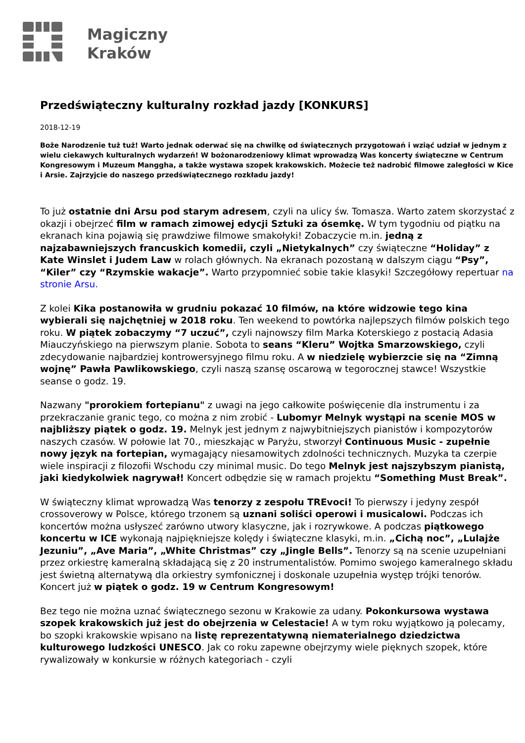Magiczny
Kraków
Przedświąteczny kulturalny rozkład jazdy [KONKURS]
2018-12-19
Boże Narodzenie tuż tuż! Warto jednak oderwać się na chwilkę od świątecznych przygotowań i wziąć udział w jednym z wielu ciekawych kulturalnych wydarzeń! W bożonarodzeniowy klimat wprowadzą Was koncerty świąteczne w Centrum Kongresowym i Muzeum Manggha, a także wystawa szopek krakowskich. Możecie też nadrobić filmowe zaległości w Kice i Arsie. Zajrzyjcie do naszego przedświątecznego rozkładu jazdy!
To już ostatnie dni Arsu pod starym adresem, czyli na ulicy św. Tomasza. Warto zatem skorzystać z okazji i obejrzeć film w ramach zimowej edycji Sztuki za ósemkę. W tym tygodniu od piątku na ekranach kina pojawią się prawdziwe filmowe smakołyki! Zobaczycie m.in. jedną z najzabawniejszych francuskich komedii, czyli „Nietykalnych” czy świąteczne “Holiday” z Kate Winslet i Judem Law w rolach głównych. Na ekranach pozostaną w dalszym ciągu “Psy”, “Kiler” czy “Rzymskie wakacje”. Warto przypomnieć sobie takie klasyki! Szczegółowy repertuar na stronie Arsu.
Z kolei Kika postanowiła w grudniu pokazać 10 filmów, na które widzowie tego kina wybierali się najchętniej w 2018 roku. Ten weekend to powtórka najlepszych filmów polskich tego roku. W piątek zobaczymy “7 uczuć”, czyli najnowszy film Marka Koterskiego z postacią Adasia Miauczyńskiego na pierwszym planie. Sobota to seans “Kleru” Wojtka Smarzowskiego, czyli zdecydowanie najbardziej kontrowersyjnego filmu roku. A w niedzielę wybierzcie się na “Zimną wojnę” Pawła Pawlikowskiego, czyli naszą szansę oscarową w tegorocznej stawce! Wszystkie seanse o godz. 19.
Nazwany "prorokiem fortepianu" z uwagi na jego całkowite poświęcenie dla instrumentu i za przekraczanie granic tego, co można z nim zrobić - Lubomyr Melnyk wystąpi na scenie MOS w najbliższy piątek o godz. 19. Melnyk jest jednym z najwybitniejszych pianistów i kompozytorów naszych czasów. W połowie lat 70., mieszkając w Paryżu, stworzył Continuous Music - zupełnie nowy język na fortepian, wymagający niesamowitych zdolności technicznych. Muzyka ta czerpie wiele inspiracji z filozofii Wschodu czy minimal music. Do tego Melnyk jest najszybszym pianistą, jaki kiedykolwiek nagrywał! Koncert odbędzie się w ramach projektu “Something Must Break”.
W świąteczny klimat wprowadzą Was tenorzy z zespołu TREvoci! To pierwszy i jedyny zespół crossoverowy w Polsce, którego trzonem są uznani soliści operowi i musicalowi. Podczas ich koncertów można usłyszeć zarówno utwory klasyczne, jak i rozrywkowe. A podczas piątkowego koncertu w ICE wykonają najpiękniejsze kolędy i świąteczne klasyki, m.in. „Cichą noc”, „Lulajże Jezuniu”, „Ave Maria”, „White Christmas” czy „Jingle Bells”. Tenorzy są na scenie uzupełniani przez orkiestrę kameralną składającą się z 20 instrumentalistów. Pomimo swojego kameralnego składu jest świetną alternatywą dla orkiestry symfonicznej i doskonale uzupełnia występ trójki tenorów. Koncert już w piątek o godz. 19 w Centrum Kongresowym!
Bez tego nie można uznać świątecznego sezonu w Krakowie za udany. Pokonkursowa wystawa szopek krakowskich już jest do obejrzenia w Celestacie! A w tym roku wyjątkowo ją polecamy, bo szopki krakowskie wpisano na listę reprezentatywną niematerialnego dziedzictwa kulturowego ludzkości UNESCO. Jak co roku zapewne obejrzymy wiele pięknych szopek, które rywalizowały w konkursie w różnych kategoriach - czyli